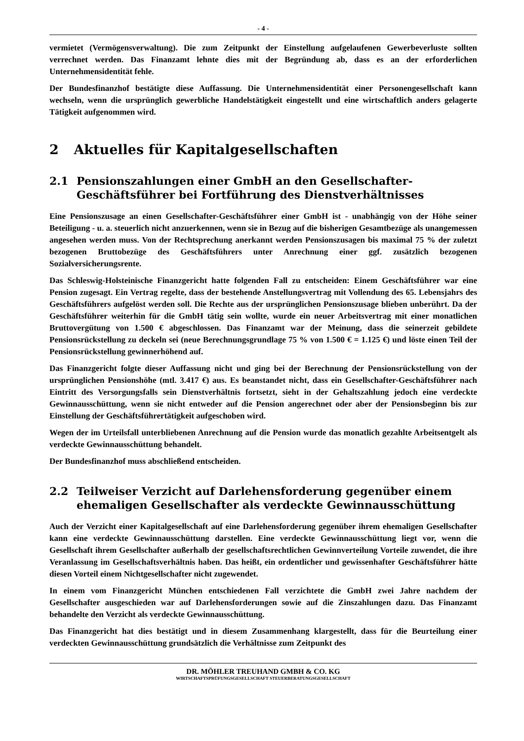- 4 -
vermietet (Vermögensverwaltung). Die zum Zeitpunkt der Einstellung aufgelaufenen Gewerbeverluste sollten verrechnet werden. Das Finanzamt lehnte dies mit der Begründung ab, dass es an der erforderlichen Unternehmensidentität fehle.
Der Bundesfinanzhof bestätigte diese Auffassung. Die Unternehmensidentität einer Personengesellschaft kann wechseln, wenn die ursprünglich gewerbliche Handelstätigkeit eingestellt und eine wirtschaftlich anders gelagerte Tätigkeit aufgenommen wird.
2 Aktuelles für Kapitalgesellschaften
2.1 Pensionszahlungen einer GmbH an den Gesellschafter-Geschäftsführer bei Fortführung des Dienstverhältnisses
Eine Pensionszusage an einen Gesellschafter-Geschäftsführer einer GmbH ist - unabhängig von der Höhe seiner Beteiligung - u. a. steuerlich nicht anzuerkennen, wenn sie in Bezug auf die bisherigen Gesamtbezüge als unangemessen angesehen werden muss. Von der Rechtsprechung anerkannt werden Pensionszusagen bis maximal 75 % der zuletzt bezogenen Bruttobezüge des Geschäftsführers unter Anrechnung einer ggf. zusätzlich bezogenen Sozialversicherungsrente.
Das Schleswig-Holsteinische Finanzgericht hatte folgenden Fall zu entscheiden: Einem Geschäftsführer war eine Pension zugesagt. Ein Vertrag regelte, dass der bestehende Anstellungsvertrag mit Vollendung des 65. Lebensjahrs des Geschäftsführers aufgelöst werden soll. Die Rechte aus der ursprünglichen Pensionszusage blieben unberührt. Da der Geschäftsführer weiterhin für die GmbH tätig sein wollte, wurde ein neuer Arbeitsvertrag mit einer monatlichen Bruttovergütung von 1.500 € abgeschlossen. Das Finanzamt war der Meinung, dass die seinerzeit gebildete Pensionsrückstellung zu deckeln sei (neue Berechnungsgrundlage 75 % von 1.500 € = 1.125 €) und löste einen Teil der Pensionsrückstellung gewinnerhöhend auf.
Das Finanzgericht folgte dieser Auffassung nicht und ging bei der Berechnung der Pensionsrückstellung von der ursprünglichen Pensionshöhe (mtl. 3.417 €) aus. Es beanstandet nicht, dass ein Gesellschafter-Geschäftsführer nach Eintritt des Versorgungsfalls sein Dienstverhältnis fortsetzt, sieht in der Gehaltszahlung jedoch eine verdeckte Gewinnausschüttung, wenn sie nicht entweder auf die Pension angerechnet oder aber der Pensionsbeginn bis zur Einstellung der Geschäftsführertätigkeit aufgeschoben wird.
Wegen der im Urteilsfall unterbliebenen Anrechnung auf die Pension wurde das monatlich gezahlte Arbeitsentgelt als verdeckte Gewinnausschüttung behandelt.
Der Bundesfinanzhof muss abschließend entscheiden.
2.2 Teilweiser Verzicht auf Darlehensforderung gegenüber einem ehemaligen Gesellschafter als verdeckte Gewinnausschüttung
Auch der Verzicht einer Kapitalgesellschaft auf eine Darlehensforderung gegenüber ihrem ehemaligen Gesellschafter kann eine verdeckte Gewinnausschüttung darstellen. Eine verdeckte Gewinnausschüttung liegt vor, wenn die Gesellschaft ihrem Gesellschafter außerhalb der gesellschaftsrechtlichen Gewinnverteilung Vorteile zuwendet, die ihre Veranlassung im Gesellschaftsverhältnis haben. Das heißt, ein ordentlicher und gewissenhafter Geschäftsführer hätte diesen Vorteil einem Nichtgesellschafter nicht zugewendet.
In einem vom Finanzgericht München entschiedenen Fall verzichtete die GmbH zwei Jahre nachdem der Gesellschafter ausgeschieden war auf Darlehensforderungen sowie auf die Zinszahlungen dazu. Das Finanzamt behandelte den Verzicht als verdeckte Gewinnausschüttung.
Das Finanzgericht hat dies bestätigt und in diesem Zusammenhang klargestellt, dass für die Beurteilung einer verdeckten Gewinnausschüttung grundsätzlich die Verhältnisse zum Zeitpunkt des
DR. MÖHLER TREUHAND GMBH & CO. KG
WIRTSCHAFTSPRÜFUNGSGESELLSCHAFT STEUERBERATUNGSGESELLSCHAFT